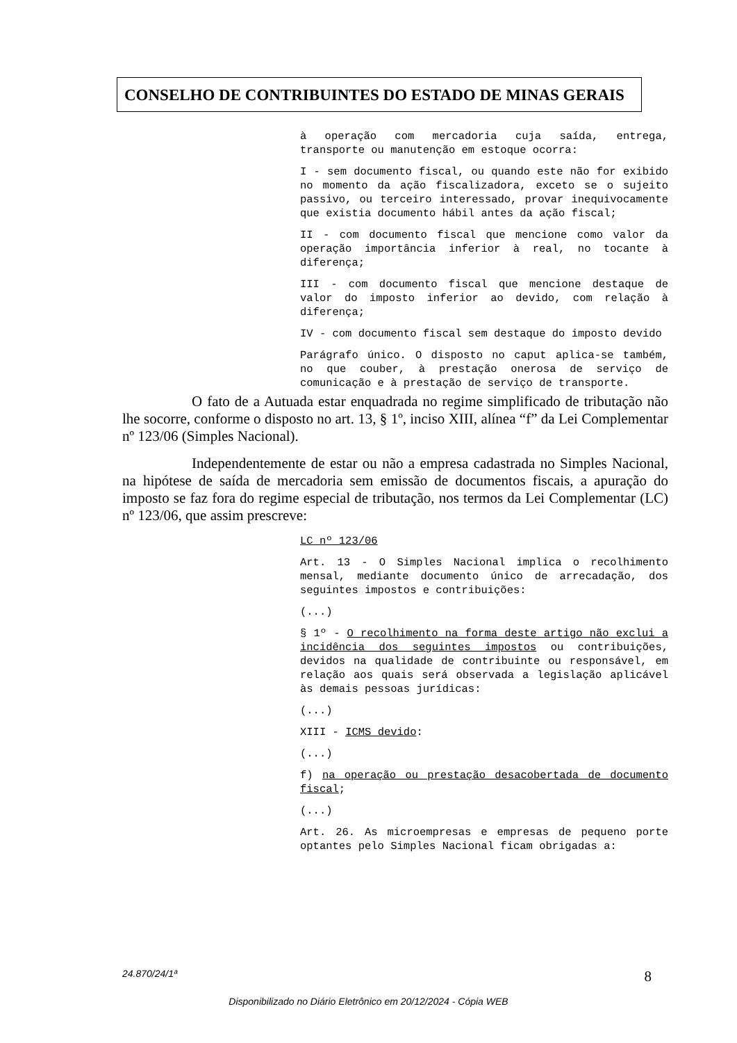CONSELHO DE CONTRIBUINTES DO ESTADO DE MINAS GERAIS
à operação com mercadoria cuja saída, entrega, transporte ou manutenção em estoque ocorra:
I - sem documento fiscal, ou quando este não for exibido no momento da ação fiscalizadora, exceto se o sujeito passivo, ou terceiro interessado, provar inequivocamente que existia documento hábil antes da ação fiscal;
II - com documento fiscal que mencione como valor da operação importância inferior à real, no tocante à diferença;
III - com documento fiscal que mencione destaque de valor do imposto inferior ao devido, com relação à diferença;
IV - com documento fiscal sem destaque do imposto devido
Parágrafo único. O disposto no caput aplica-se também, no que couber, à prestação onerosa de serviço de comunicação e à prestação de serviço de transporte.
O fato de a Autuada estar enquadrada no regime simplificado de tributação não lhe socorre, conforme o disposto no art. 13, § 1º, inciso XIII, alínea “f” da Lei Complementar nº 123/06 (Simples Nacional).
Independentemente de estar ou não a empresa cadastrada no Simples Nacional, na hipótese de saída de mercadoria sem emissão de documentos fiscais, a apuração do imposto se faz fora do regime especial de tributação, nos termos da Lei Complementar (LC) nº 123/06, que assim prescreve:
LC nº 123/06
Art. 13 - O Simples Nacional implica o recolhimento mensal, mediante documento único de arrecadação, dos seguintes impostos e contribuições:
(...)
§ 1º - O recolhimento na forma deste artigo não exclui a incidência dos seguintes impostos ou contribuições, devidos na qualidade de contribuinte ou responsável, em relação aos quais será observada a legislação aplicável às demais pessoas jurídicas:
(...)
XIII - ICMS devido:
(...)
f) na operação ou prestação desacobertada de documento fiscal;
(...)
Art. 26. As microempresas e empresas de pequeno porte optantes pelo Simples Nacional ficam obrigadas a:
24.870/24/1ª 8
Disponibilizado no Diário Eletrônico em 20/12/2024 - Cópia WEB